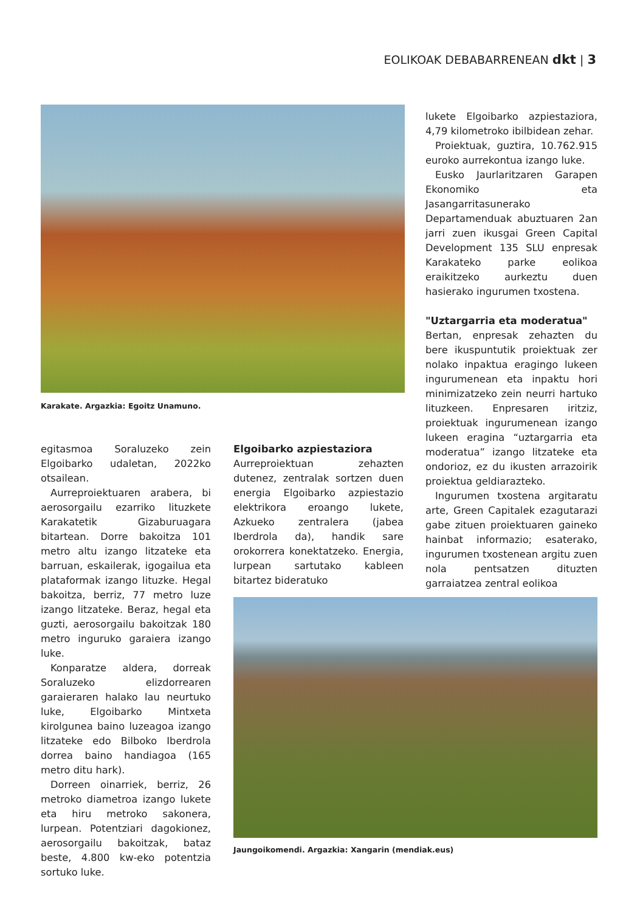EOLIKOAK DEBABARRENEAN dkt | 3
lukete Elgoibarko azpiestaziora, 4,79 kilometroko ibilbidean zehar.
Proiektuak, guztira, 10.762.915 euroko aurrekontua izango luke.
Eusko Jaurlaritzaren Garapen Ekonomiko eta Jasangarritasunerako Departamenduak abuztuaren 2an jarri zuen ikusgai Green Capital Development 135 SLU enpresak Karakateko parke eolikoa eraikitzeko aurkeztu duen hasierako ingurumen txostena.
"Uztargarria eta moderatua"
Bertan, enpresak zehazten du bere ikuspuntutik proiektuak zer nolako inpaktua eragingo lukeen ingurumenean eta inpaktu hori minimizatzeko zein neurri hartuko lituzkeen. Enpresaren iritziz, proiektuak ingurumenean izango lukeen eragina “uztargarria eta moderatua” izango litzateke eta ondorioz, ez du ikusten arrazoirik proiektua geldiarazteko.
Ingurumen txostena argitaratu arte, Green Capitalek ezagutarazi gabe zituen proiektuaren gaineko hainbat informazio; esaterako, ingurumen txostenean argitu zuen nola pentsatzen dituzten garraiatzea zentral eolikoa
Karakate. Argazkia: Egoitz Unamuno.
egitasmoa Soraluzeko zein Elgoibarko udaletan, 2022ko otsailean.
Aurreproiektuaren arabera, bi aerosorgailu ezarriko lituzkete Karakatetik Gizaburuagara bitartean. Dorre bakoitza 101 metro altu izango litzateke eta barruan, eskailerak, igogailua eta plataformak izango lituzke. Hegal bakoitza, berriz, 77 metro luze izango litzateke. Beraz, hegal eta guzti, aerosorgailu bakoitzak 180 metro inguruko garaiera izango luke.
Konparatze aldera, dorreak Soraluzeko elizdorrearen garaieraren halako lau neurtuko luke, Elgoibarko Mintxeta kirolgunea baino luzeagoa izango litzateke edo Bilboko Iberdrola dorrea baino handiagoa (165 metro ditu hark).
Dorreen oinarriek, berriz, 26 metroko diametroa izango lukete eta hiru metroko sakonera, lurpean. Potentziari dagokionez, aerosorgailu bakoitzak, bataz beste, 4.800 kw-eko potentzia sortuko luke.
Elgoibarko azpiestaziora
Aurreproiektuan zehazten dutenez, zentralak sortzen duen energia Elgoibarko azpiestazio elektrikora eroango lukete, Azkueko zentralera (jabea Iberdrola da), handik sare orokorrera konektatzeko. Energia, lurpean sartutako kableen bitartez bideratuko
Jaungoikomendi. Argazkia: Xangarin (mendiak.eus)